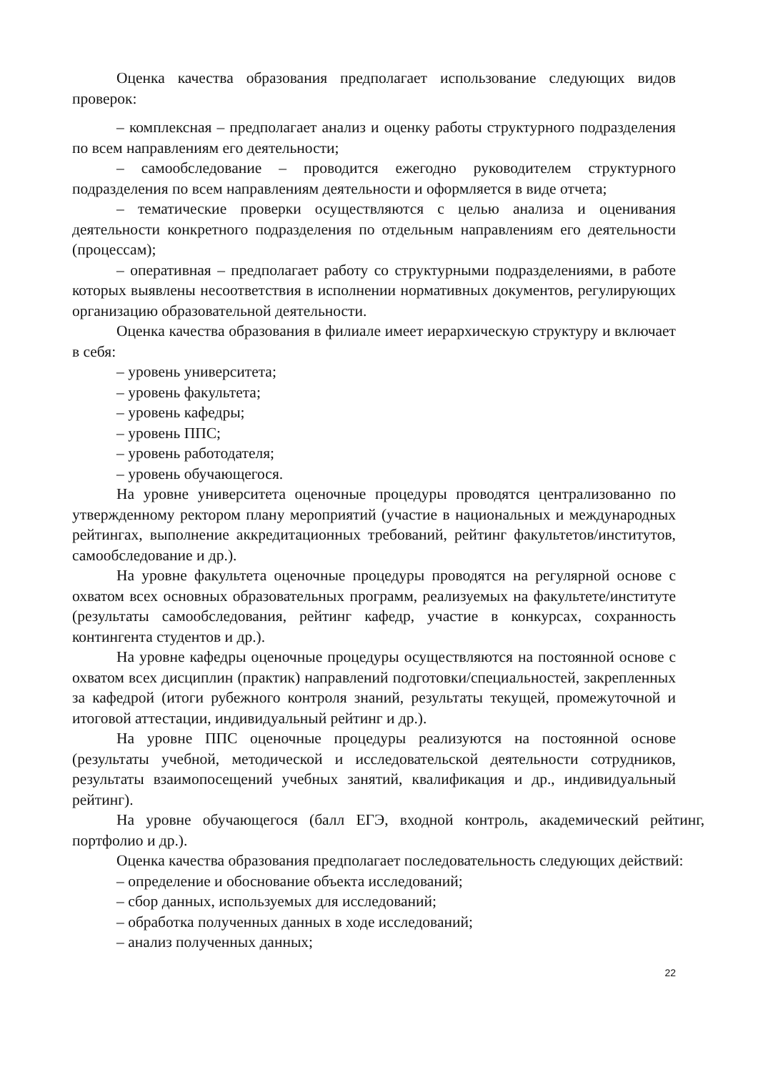Оценка качества образования предполагает использование следующих видов проверок:
– комплексная – предполагает анализ и оценку работы структурного подразделения по всем направлениям его деятельности;
– самообследование – проводится ежегодно руководителем структурного подразделения по всем направлениям деятельности и оформляется в виде отчета;
– тематические проверки осуществляются с целью анализа и оценивания деятельности конкретного подразделения по отдельным направлениям его деятельности (процессам);
– оперативная – предполагает работу со структурными подразделениями, в работе которых выявлены несоответствия в исполнении нормативных документов, регулирующих организацию образовательной деятельности.
Оценка качества образования в филиале имеет иерархическую структуру и включает в себя:
– уровень университета;
– уровень факультета;
– уровень кафедры;
– уровень ППС;
– уровень работодателя;
– уровень обучающегося.
На уровне университета оценочные процедуры проводятся централизованно по утвержденному ректором плану мероприятий (участие в национальных и международных рейтингах, выполнение аккредитационных требований, рейтинг факультетов/институтов, самообследование и др.).
На уровне факультета оценочные процедуры проводятся на регулярной основе с охватом всех основных образовательных программ, реализуемых на факультете/институте (результаты самообследования, рейтинг кафедр, участие в конкурсах, сохранность контингента студентов и др.).
На уровне кафедры оценочные процедуры осуществляются на постоянной основе с охватом всех дисциплин (практик) направлений подготовки/специальностей, закрепленных за кафедрой (итоги рубежного контроля знаний, результаты текущей, промежуточной и итоговой аттестации, индивидуальный рейтинг и др.).
На уровне ППС оценочные процедуры реализуются на постоянной основе (результаты учебной, методической и исследовательской деятельности сотрудников, результаты взаимопосещений учебных занятий, квалификация и др., индивидуальный рейтинг).
На уровне обучающегося (балл ЕГЭ, входной контроль, академический рейтинг, портфолио и др.).
Оценка качества образования предполагает последовательность следующих действий:
– определение и обоснование объекта исследований;
– сбор данных, используемых для исследований;
– обработка полученных данных в ходе исследований;
– анализ полученных данных;
22